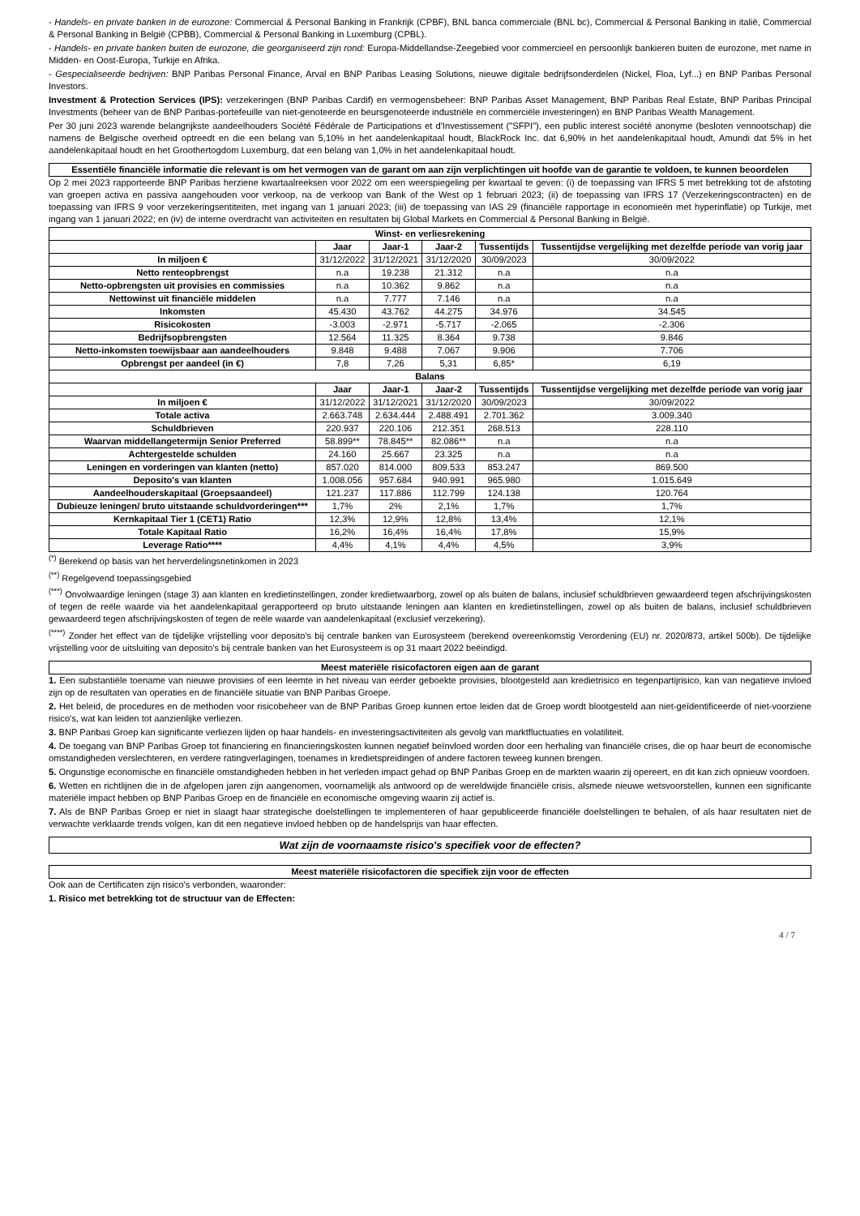- Handels- en private banken in de eurozone: Commercial & Personal Banking in Frankrijk (CPBF), BNL banca commerciale (BNL bc), Commercial & Personal Banking in italië, Commercial & Personal Banking in België (CPBB), Commercial & Personal Banking in Luxemburg (CPBL).
- Handels- en private banken buiten de eurozone, die georganiseerd zijn rond: Europa-Middellandse-Zeegebied voor commercieel en persoonlijk bankieren buiten de eurozone, met name in Midden- en Oost-Europa, Turkije en Afrika.
- Gespecialiseerde bedrijven: BNP Paribas Personal Finance, Arval en BNP Paribas Leasing Solutions, nieuwe digitale bedrijfsonderdelen (Nickel, Floa, Lyf...) en BNP Paribas Personal Investors.
Investment & Protection Services (IPS): verzekeringen (BNP Paribas Cardif) en vermogensbeheer: BNP Paribas Asset Management, BNP Paribas Real Estate, BNP Paribas Principal Investments (beheer van de BNP Paribas-portefeuille van niet-genoteerde en beursgenoteerde industriële en commerciële investeringen) en BNP Paribas Wealth Management.
Per 30 juni 2023 warende belangrijkste aandeelhouders Société Fédérale de Participations et d'Investissement ("SFPI"), een public interest société anonyme (besloten vennootschap) die namens de Belgische overheid optreedt en die een belang van 5,10% in het aandelenkapitaal houdt, BlackRock Inc. dat 6,90% in het aandelenkapitaal houdt, Amundi dat 5% in het aandelenkapitaal houdt en het Groothertogdom Luxemburg, dat een belang van 1,0% in het aandelenkapitaal houdt.
Essentiële financiële informatie die relevant is om het vermogen van de garant om aan zijn verplichtingen uit hoofde van de garantie te voldoen, te kunnen beoordelen
Op 2 mei 2023 rapporteerde BNP Paribas herziene kwartaalreeksen voor 2022 om een weerspiegeling per kwartaal te geven: (i) de toepassing van IFRS 5 met betrekking tot de afstoting van groepen activa en passiva aangehouden voor verkoop, na de verkoop van Bank of the West op 1 februari 2023; (ii) de toepassing van IFRS 17 (Verzekeringscontracten) en de toepassing van IFRS 9 voor verzekeringsentiteiten, met ingang van 1 januari 2023; (iii) de toepassing van IAS 29 (financiële rapportage in economieën met hyperinflatie) op Turkije, met ingang van 1 januari 2022; en (iv) de interne overdracht van activiteiten en resultaten bij Global Markets en Commercial & Personal Banking in België.
| Winst- en verliesrekening | | | | | |
| --- | --- | --- | --- | --- | --- |
| | Jaar | Jaar-1 | Jaar-2 | Tussentijds | Tussentijdse vergelijking met dezelfde periode van vorig jaar |
| In miljoen € | 31/12/2022 | 31/12/2021 | 31/12/2020 | 30/09/2023 | 30/09/2022 |
| Netto renteopbrengst | n.a | 19.238 | 21.312 | n.a | n.a |
| Netto-opbrengsten uit provisies en commissies | n.a | 10.362 | 9.862 | n.a | n.a |
| Nettowinst uit financiële middelen | n.a | 7.777 | 7.146 | n.a | n.a |
| Inkomsten | 45.430 | 43.762 | 44.275 | 34.976 | 34.545 |
| Risicokosten | -3.003 | -2.971 | -5.717 | -2.065 | -2.306 |
| Bedrijfsopbrengsten | 12.564 | 11.325 | 8.364 | 9.738 | 9.846 |
| Netto-inkomsten toewijsbaar aan aandeelhouders | 9.848 | 9.488 | 7.067 | 9.906 | 7.706 |
| Opbrengst per aandeel (in €) | 7,8 | 7,26 | 5,31 | 6,85* | 6,19 |
| Balans | | | | | |
| | Jaar | Jaar-1 | Jaar-2 | Tussentijds | Tussentijdse vergelijking met dezelfde periode van vorig jaar |
| In miljoen € | 31/12/2022 | 31/12/2021 | 31/12/2020 | 30/09/2023 | 30/09/2022 |
| Totale activa | 2.663.748 | 2.634.444 | 2.488.491 | 2.701.362 | 3.009.340 |
| Schuldbrieven | 220.937 | 220.106 | 212.351 | 268.513 | 228.110 |
| Waarvan middellangetermijn Senior Preferred | 58.899** | 78.845** | 82.086** | n.a | n.a |
| Achtergestelde schulden | 24.160 | 25.667 | 23.325 | n.a | n.a |
| Leningen en vorderingen van klanten (netto) | 857.020 | 814.000 | 809.533 | 853.247 | 869.500 |
| Deposito's van klanten | 1.008.056 | 957.684 | 940.991 | 965.980 | 1.015.649 |
| Aandeelhouderskapitaal (Groepsaandeel) | 121.237 | 117.886 | 112.799 | 124.138 | 120.764 |
| Dubieuze leningen/ bruto uitstaande schuldvorderingen*** | 1,7% | 2% | 2,1% | 1,7% | 1,7% |
| Kernkapitaal Tier 1 (CET1) Ratio | 12,3% | 12,9% | 12,8% | 13,4% | 12,1% |
| Totale Kapitaal Ratio | 16,2% | 16,4% | 16,4% | 17,8% | 15,9% |
| Leverage Ratio**** | 4,4% | 4,1% | 4,4% | 4,5% | 3,9% |
<sup>(*)</sup> Berekend op basis van het herverdelingsnetinkomen in 2023
<sup>(**)</sup> Regelgevend toepassingsgebied
<sup>(***)</sup> Onvolwaardige leningen (stage 3) aan klanten en kredietinstellingen, zonder kredietwaarborg, zowel op als buiten de balans, inclusief schuldbrieven gewaardeerd tegen afschrijvingskosten of tegen de reële waarde via het aandelenkapitaal gerapporteerd op bruto uitstaande leningen aan klanten en kredietinstellingen, zowel op als buiten de balans, inclusief schuldbrieven gewaardeerd tegen afschrijvingskosten of tegen de reële waarde van aandelenkapitaal (exclusief verzekering).
<sup>(****)</sup> Zonder het effect van de tijdelijke vrijstelling voor deposito's bij centrale banken van Eurosysteem (berekend overeenkomstig Verordening (EU) nr. 2020/873, artikel 500b). De tijdelijke vrijstelling voor de uitsluiting van deposito's bij centrale banken van het Eurosysteem is op 31 maart 2022 beëindigd.
Meest materiële risicofactoren eigen aan de garant
1. Een substantiële toename van nieuwe provisies of een leemte in het niveau van eerder geboekte provisies, blootgesteld aan kredietrisico en tegenpartijrisico, kan van negatieve invloed zijn op de resultaten van operaties en de financiële situatie van BNP Paribas Groepe.
2. Het beleid, de procedures en de methoden voor risicobeheer van de BNP Paribas Groep kunnen ertoe leiden dat de Groep wordt blootgesteld aan niet-geïdentificeerde of niet-voorziene risico's, wat kan leiden tot aanzienlijke verliezen.
3. BNP Paribas Groep kan significante verliezen lijden op haar handels- en investeringsactiviteiten als gevolg van marktfluctuaties en volatiliteit.
4. De toegang van BNP Paribas Groep tot financiering en financieringskosten kunnen negatief beïnvloed worden door een herhaling van financiële crises, die op haar beurt de economische omstandigheden verslechteren, en verdere ratingverlagingen, toenames in kredietspreidingen of andere factoren teweeg kunnen brengen.
5. Ongunstige economische en financiële omstandigheden hebben in het verleden impact gehad op BNP Paribas Groep en de markten waarin zij opereert, en dit kan zich opnieuw voordoen.
6. Wetten en richtlijnen die in de afgelopen jaren zijn aangenomen, voornamelijk als antwoord op de wereldwijde financiële crisis, alsmede nieuwe wetsvoorstellen, kunnen een significante materiële impact hebben op BNP Paribas Groep en de financiële en economische omgeving waarin zij actief is.
7. Als de BNP Paribas Groep er niet in slaagt haar strategische doelstellingen te implementeren of haar gepubliceerde financiële doelstellingen te behalen, of als haar resultaten niet de verwachte verklaarde trends volgen, kan dit een negatieve invloed hebben op de handelsprijs van haar effecten.
Wat zijn de voornaamste risico's specifiek voor de effecten?
Meest materiële risicofactoren die specifiek zijn voor de effecten
Ook aan de Certificaten zijn risico's verbonden, waaronder:
1. Risico met betrekking tot de structuur van de Effecten:
4 / 7